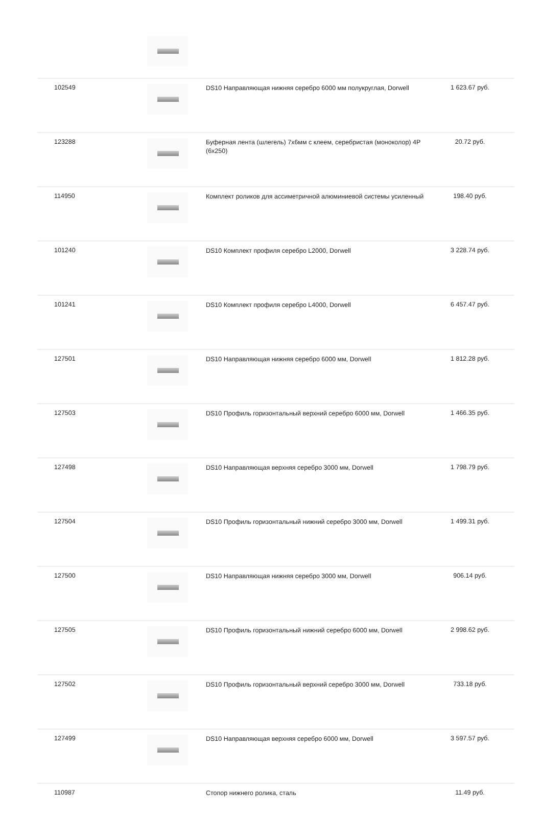| 102549 | | DS10 Направляющая нижняя серебро 6000 мм полукруглая, Dorwell | 1 623.67 руб. |
| 123288 | | Буферная лента (шлегель) 7х6мм с клеем, серебристая (моноколор) 4P (6x250) | 20.72 руб. |
| 114950 | | Комплект роликов для ассиметричной алюминиевой системы усиленный | 198.40 руб. |
| 101240 | | DS10 Комплект профиля серебро L2000, Dorwell | 3 228.74 руб. |
| 101241 | | DS10 Комплект профиля серебро L4000, Dorwell | 6 457.47 руб. |
| 127501 | | DS10 Направляющая нижняя серебро 6000 мм, Dorwell | 1 812.28 руб. |
| 127503 | | DS10 Профиль горизонтальный верхний серебро 6000 мм, Dorwell | 1 466.35 руб. |
| 127498 | | DS10 Направляющая верхняя серебро 3000 мм, Dorwell | 1 798.79 руб. |
| 127504 | | DS10 Профиль горизонтальный нижний серебро 3000 мм, Dorwell | 1 499.31 руб. |
| 127500 | | DS10 Направляющая нижняя серебро 3000 мм, Dorwell | 906.14 руб. |
| 127505 | | DS10 Профиль горизонтальный нижний серебро 6000 мм, Dorwell | 2 998.62 руб. |
| 127502 | | DS10 Профиль горизонтальный верхний серебро 3000 мм, Dorwell | 733.18 руб. |
| 127499 | | DS10 Направляющая верхняя серебро 6000 мм, Dorwell | 3 597.57 руб. |
| 110987 | | Стопор нижнего ролика, сталь | 11.49 руб. |